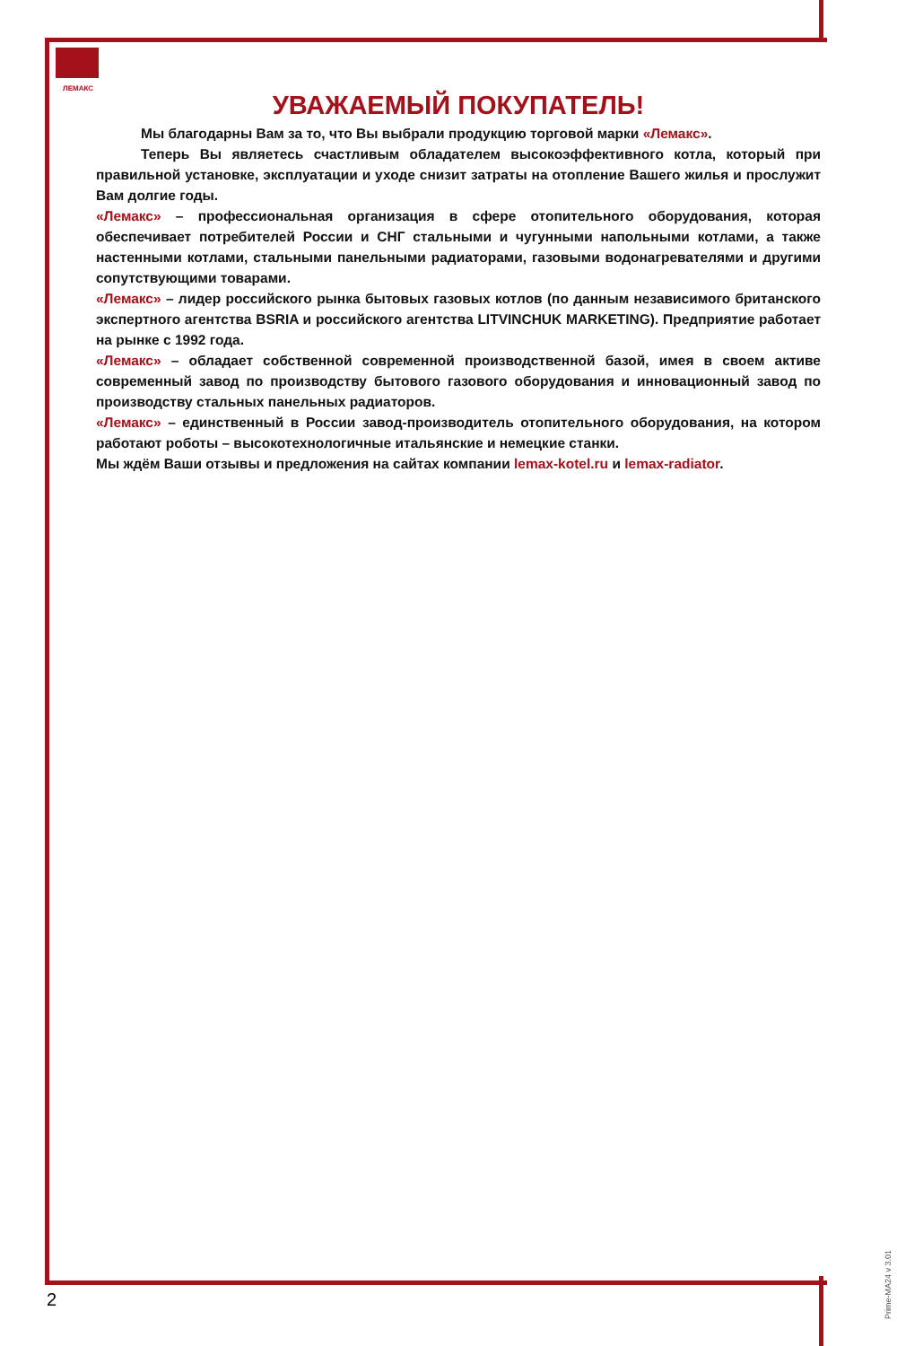ЛЕМАКС
УВАЖАЕМЫЙ ПОКУПАТЕЛЬ!
Мы благодарны Вам за то, что Вы выбрали продукцию торговой марки «Лемакс».
Теперь Вы являетесь счастливым обладателем высокоэффективного котла, который при правильной установке, эксплуатации и уходе снизит затраты на отопление Вашего жилья и прослужит Вам долгие годы.
«Лемакс» – профессиональная организация в сфере отопительного оборудования, которая обеспечивает потребителей России и СНГ стальными и чугунными напольными котлами, а также настенными котлами, стальными панельными радиаторами, газовыми водонагревателями и другими сопутствующими товарами.
«Лемакс» – лидер российского рынка бытовых газовых котлов (по данным независимого британского экспертного агентства BSRIA и российского агентства LITVINCHUK MARKETING). Предприятие работает на рынке с 1992 года.
«Лемакс» – обладает собственной современной производственной базой, имея в своем активе современный завод по производству бытового газового оборудования и инновационный завод по производству стальных панельных радиаторов.
«Лемакс» – единственный в России завод-производитель отопительного оборудования, на котором работают роботы – высокотехнологичные итальянские и немецкие станки.
Мы ждём Ваши отзывы и предложения на сайтах компании lemax-kotel.ru и lemax-radiator.
2
Prime-MA24 v 3.01